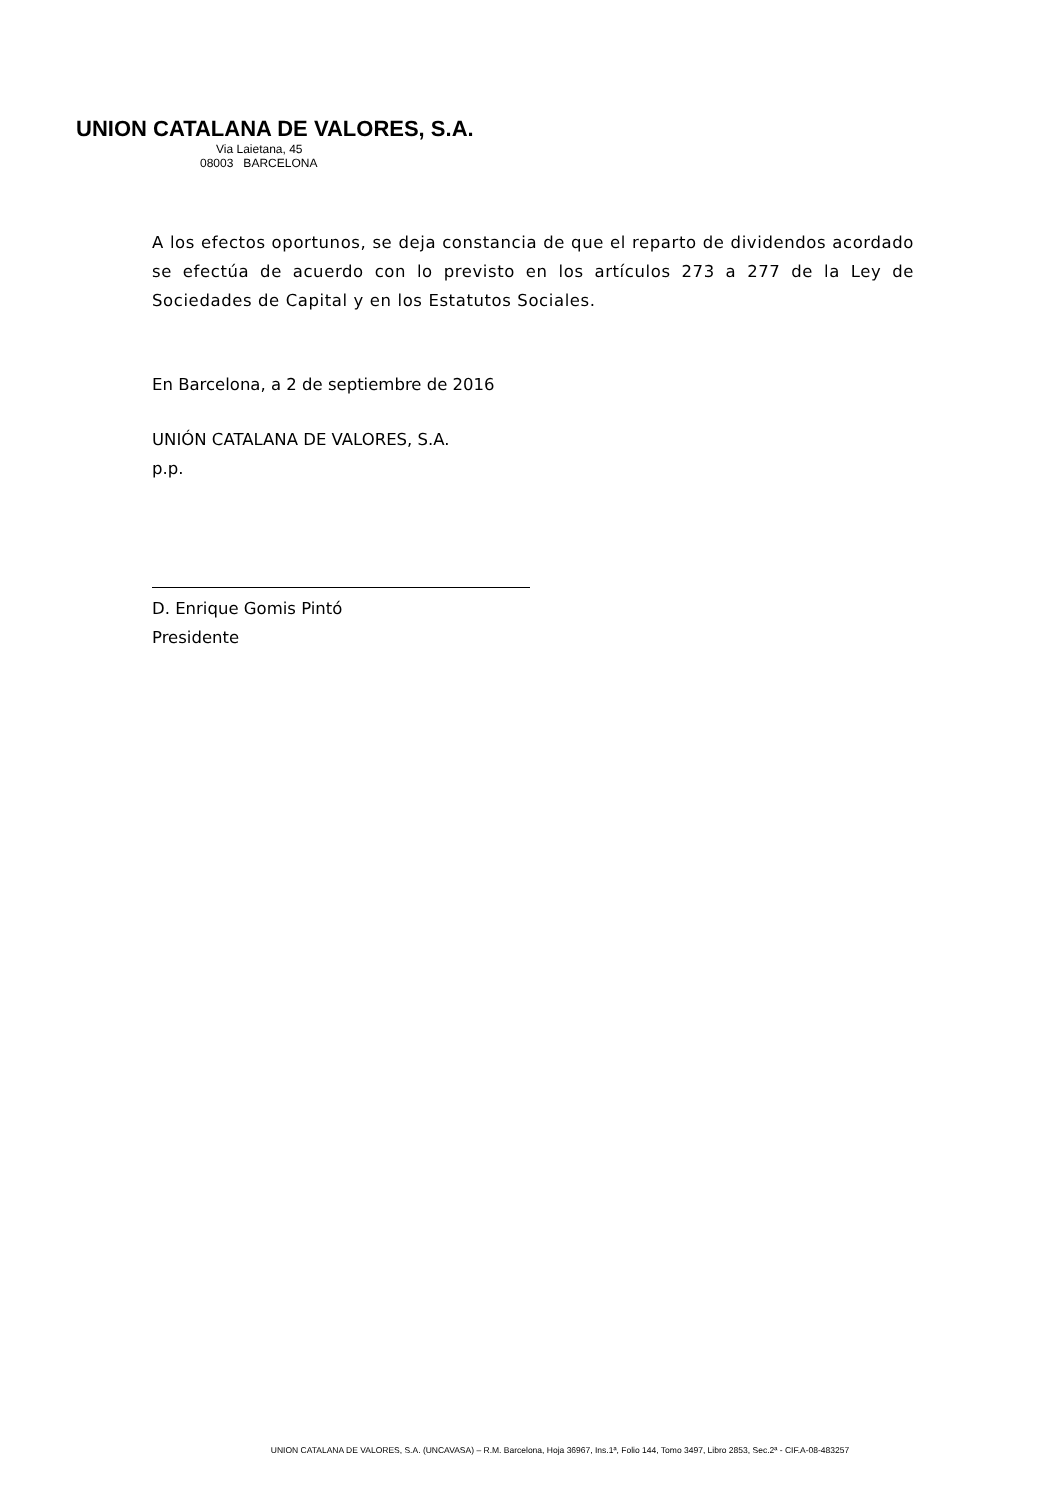UNION CATALANA DE VALORES, S.A.
Via Laietana, 45
08003 BARCELONA
A los efectos oportunos, se deja constancia de que el reparto de dividendos acordado se efectúa de acuerdo con lo previsto en los artículos 273 a 277 de la Ley de Sociedades de Capital y en los Estatutos Sociales.
En Barcelona, a 2 de septiembre de 2016
UNIÓN CATALANA DE VALORES, S.A.
p.p.
D. Enrique Gomis Pintó
Presidente
UNION CATALANA DE VALORES, S.A. (UNCAVASA) – R.M. Barcelona, Hoja 36967, Ins.1ª, Folio 144, Tomo 3497, Libro 2853, Sec.2ª - CIF.A-08-483257